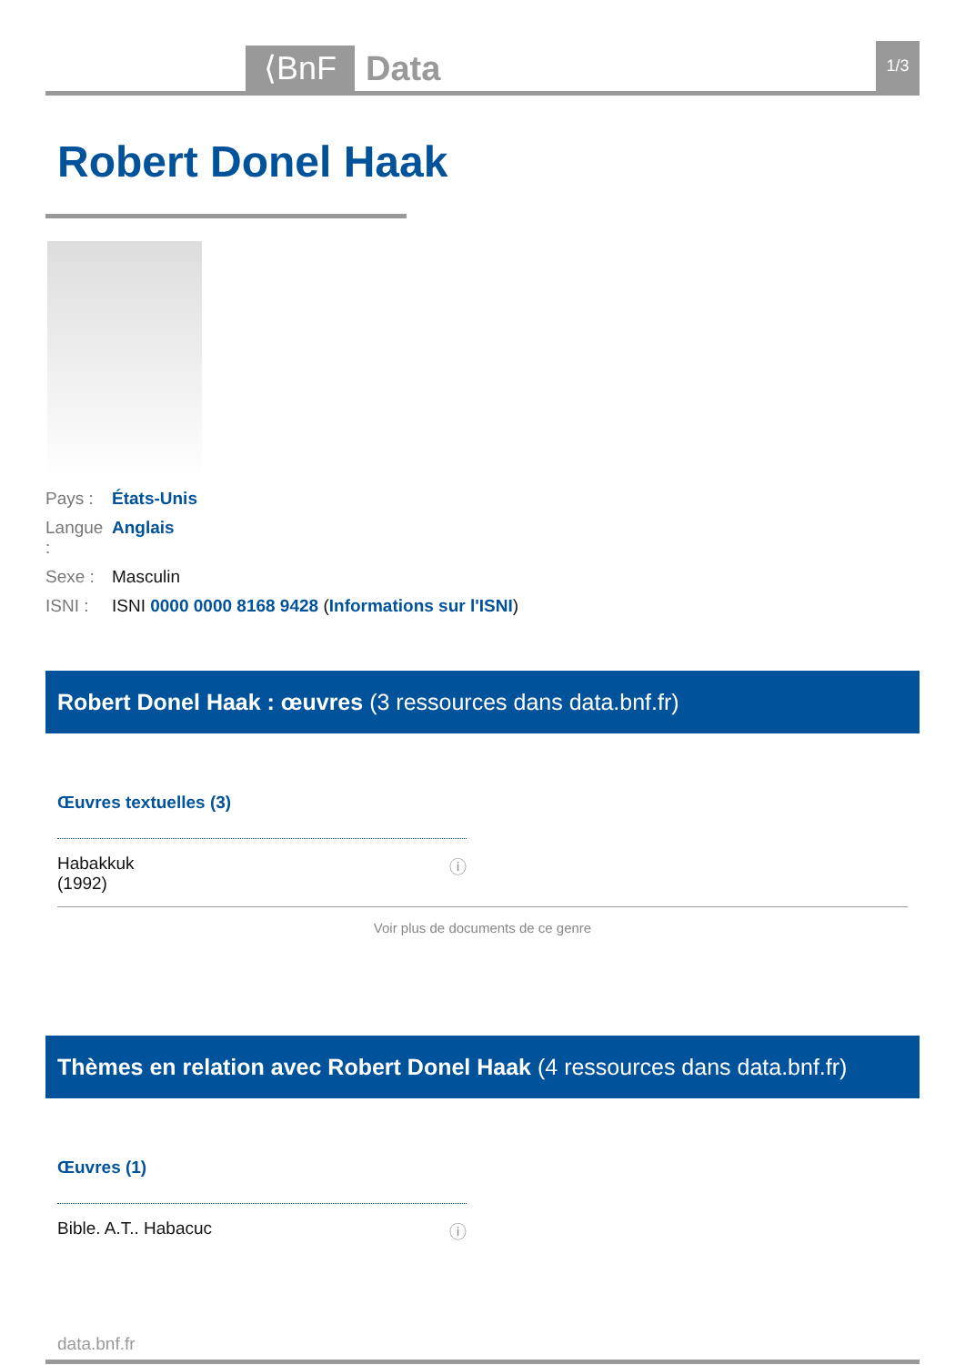⟨BnF
Data
1/3
Robert Donel Haak
Pays : États-Unis
Langue : Anglais
Sexe : Masculin
ISNI : ISNI 0000 0000 8168 9428 (Informations sur l'ISNI)
Robert Donel Haak : œuvres (3 ressources dans data.bnf.fr)
Œuvres textuelles (3)
Habakkuk
(1992) ⓘ
Voir plus de documents de ce genre
Thèmes en relation avec Robert Donel Haak (4 ressources dans data.bnf.fr)
Œuvres (1)
Bible. A.T.. Habacuc ⓘ
data.bnf.fr